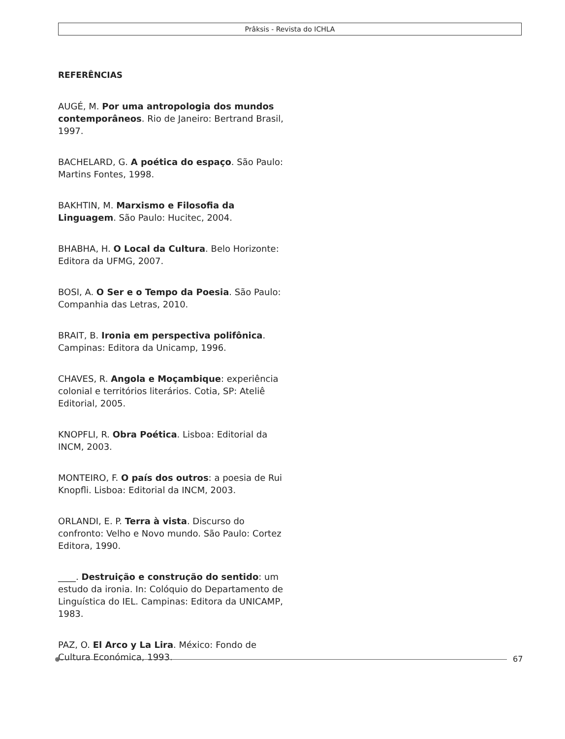Prâksis - Revista do ICHLA
REFERÊNCIAS
AUGÉ, M. Por uma antropologia dos mundos contemporâneos. Rio de Janeiro: Bertrand Brasil, 1997.
BACHELARD, G. A poética do espaço. São Paulo: Martins Fontes, 1998.
BAKHTIN, M. Marxismo e Filosofia da Linguagem. São Paulo: Hucitec, 2004.
BHABHA, H. O Local da Cultura. Belo Horizonte: Editora da UFMG, 2007.
BOSI, A. O Ser e o Tempo da Poesia. São Paulo: Companhia das Letras, 2010.
BRAIT, B. Ironia em perspectiva polifônica. Campinas: Editora da Unicamp, 1996.
CHAVES, R. Angola e Moçambique: experiência colonial e territórios literários. Cotia, SP: Ateliê Editorial, 2005.
KNOPFLI, R. Obra Poética. Lisboa: Editorial da INCM, 2003.
MONTEIRO, F. O país dos outros: a poesia de Rui Knopfli. Lisboa: Editorial da INCM, 2003.
ORLANDI, E. P. Terra à vista. Discurso do confronto: Velho e Novo mundo. São Paulo: Cortez Editora, 1990.
____. Destruição e construção do sentido: um estudo da ironia. In: Colóquio do Departamento de Linguística do IEL. Campinas: Editora da UNICAMP, 1983.
PAZ, O. El Arco y La Lira. México: Fondo de Cultura Económica, 1993.
67